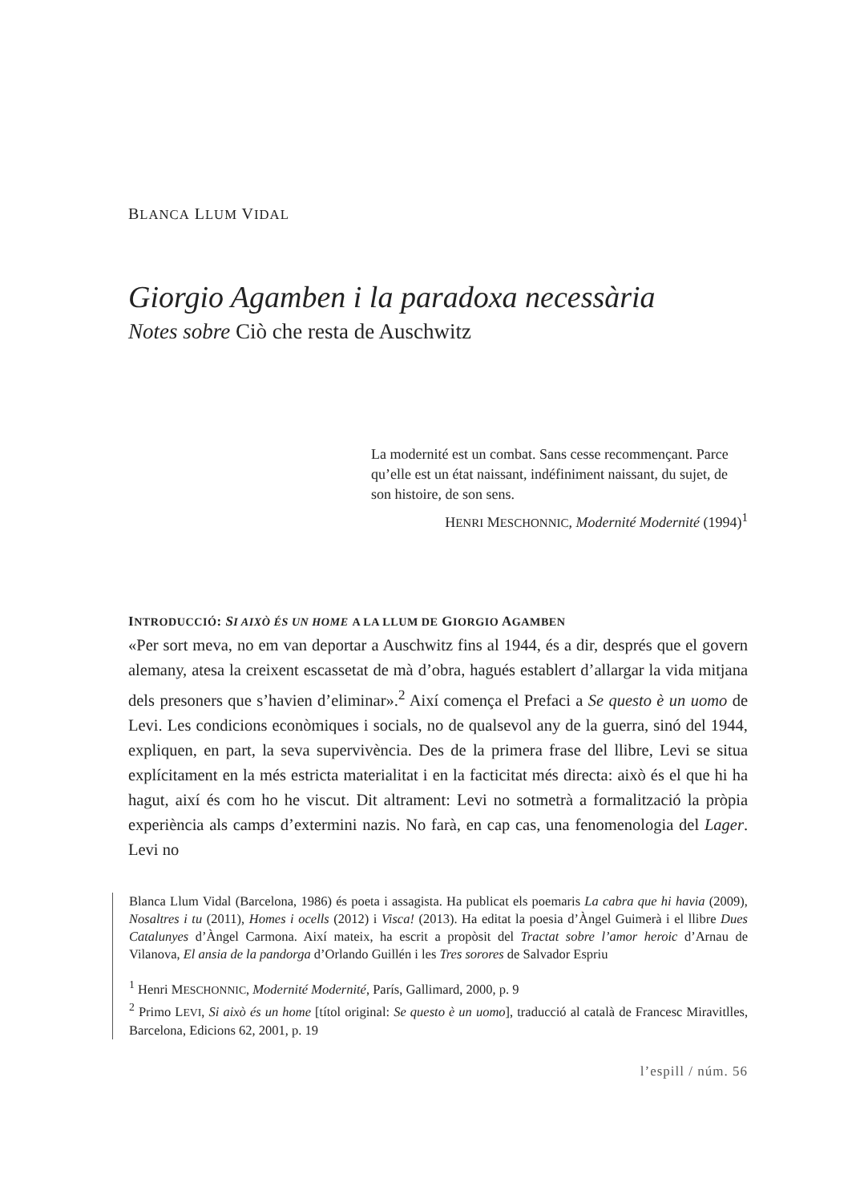BLANCA LLUM VIDAL
Giorgio Agamben i la paradoxa necessària
Notes sobre Ciò che resta de Auschwitz
La modernité est un combat. Sans cesse recommençant. Parce qu’elle est un état naissant, indéfiniment naissant, du sujet, de son histoire, de son sens.
HENRI MESCHONNIC, Modernité Modernité (1994)<sup>1</sup>
INTRODUCCIÓ: SI AIXÒ ÉS UN HOME A LA LLUM DE GIORGIO AGAMBEN
«Per sort meva, no em van deportar a Auschwitz fins al 1944, és a dir, després que el govern alemany, atesa la creixent escassetat de mà d’obra, hagués establert d’allargar la vida mitjana dels presoners que s’havien d’eliminar».<sup>2</sup> Així comença el Prefaci a Se questo è un uomo de Levi. Les condicions econòmiques i socials, no de qualsevol any de la guerra, sinó del 1944, expliquen, en part, la seva supervivència. Des de la primera frase del llibre, Levi se situa explícitament en la més estricta materialitat i en la facticitat més directa: això és el que hi ha hagut, així és com ho he viscut. Dit altrament: Levi no sotmetrà a formalització la pròpia experiència als camps d’extermini nazis. No farà, en cap cas, una fenomenologia del Lager. Levi no
Blanca Llum Vidal (Barcelona, 1986) és poeta i assagista. Ha publicat els poemaris La cabra que hi havia (2009), Nosaltres i tu (2011), Homes i ocells (2012) i Visca! (2013). Ha editat la poesia d’Àngel Guimerà i el llibre Dues Catalunyes d’Àngel Carmona. Així mateix, ha escrit a propòsit del Tractat sobre l’amor heroic d’Arnau de Vilanova, El ansia de la pandorga d’Orlando Guillén i les Tres sorores de Salvador Espriu
<sup>1</sup> Henri MESCHONNIC, Modernité Modernité, París, Gallimard, 2000, p. 9
<sup>2</sup> Primo LEVI, Si això és un home [títol original: Se questo è un uomo], traducció al català de Francesc Miravitlles, Barcelona, Edicions 62, 2001, p. 19
l’espill / núm. 56